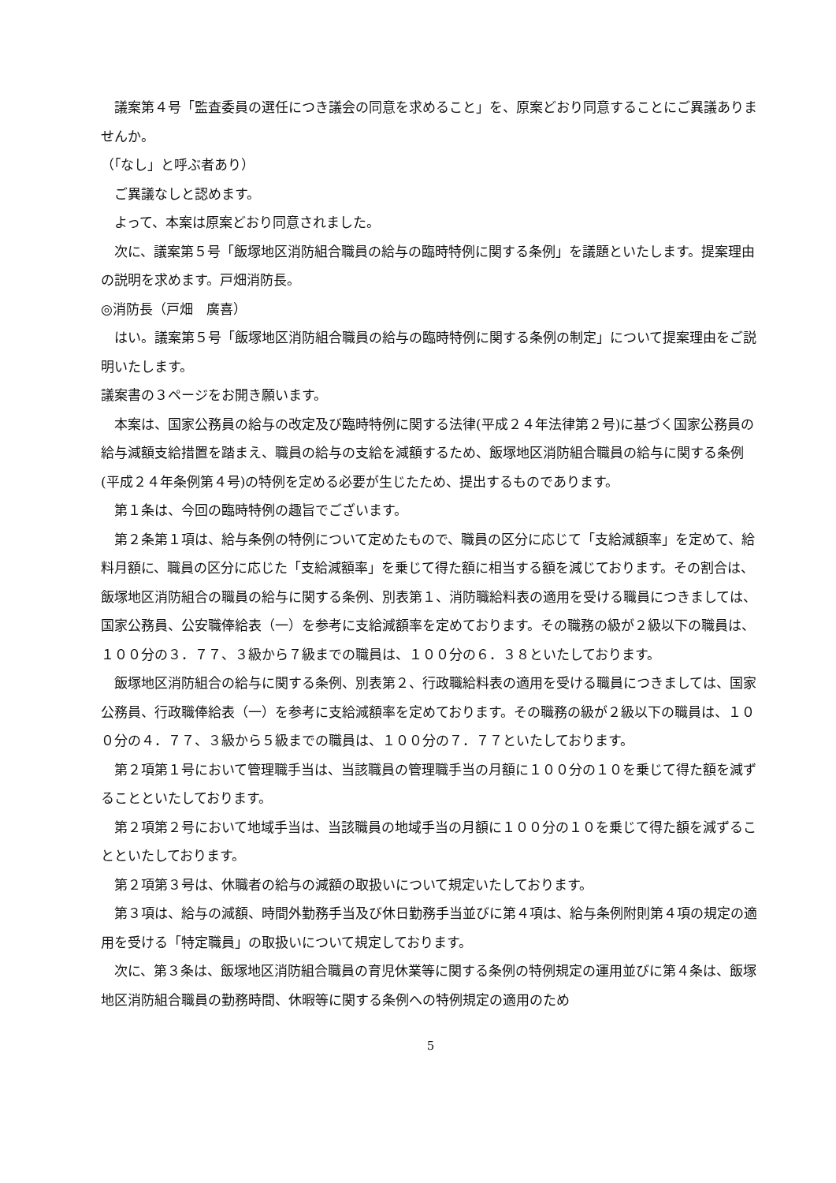議案第４号「監査委員の選任につき議会の同意を求めること」を、原案どおり同意することにご異議ありませんか。
（｢なし」と呼ぶ者あり）
ご異議なしと認めます。
よって、本案は原案どおり同意されました。
次に、議案第５号「飯塚地区消防組合職員の給与の臨時特例に関する条例」を議題といたします。提案理由の説明を求めます。戸畑消防長。
◎消防長（戸畑　廣喜）
はい。議案第５号「飯塚地区消防組合職員の給与の臨時特例に関する条例の制定」について提案理由をご説明いたします。
議案書の３ページをお開き願います。
本案は、国家公務員の給与の改定及び臨時特例に関する法律(平成２４年法律第２号)に基づく国家公務員の給与減額支給措置を踏まえ、職員の給与の支給を減額するため、飯塚地区消防組合職員の給与に関する条例(平成２４年条例第４号)の特例を定める必要が生じたため、提出するものであります。
第１条は、今回の臨時特例の趣旨でございます。
第２条第１項は、給与条例の特例について定めたもので、職員の区分に応じて「支給減額率」を定めて、給料月額に、職員の区分に応じた「支給減額率」を乗じて得た額に相当する額を減じております。その割合は、飯塚地区消防組合の職員の給与に関する条例、別表第１、消防職給料表の適用を受ける職員につきましては、国家公務員、公安職俸給表（一）を参考に支給減額率を定めております。その職務の級が２級以下の職員は、１００分の３．７７、３級から７級までの職員は、１００分の６．３８といたしております。
飯塚地区消防組合の給与に関する条例、別表第２、行政職給料表の適用を受ける職員につきましては、国家公務員、行政職俸給表（一）を参考に支給減額率を定めております。その職務の級が２級以下の職員は、１００分の４．７７、３級から５級までの職員は、１００分の７．７７といたしております。
第２項第１号において管理職手当は、当該職員の管理職手当の月額に１００分の１０を乗じて得た額を減ずることといたしております。
第２項第２号において地域手当は、当該職員の地域手当の月額に１００分の１０を乗じて得た額を減ずることといたしております。
第２項第３号は、休職者の給与の減額の取扱いについて規定いたしております。
第３項は、給与の減額、時間外勤務手当及び休日勤務手当並びに第４項は、給与条例附則第４項の規定の適用を受ける「特定職員」の取扱いについて規定しております。
次に、第３条は、飯塚地区消防組合職員の育児休業等に関する条例の特例規定の運用並びに第４条は、飯塚地区消防組合職員の勤務時間、休暇等に関する条例への特例規定の適用のため
5